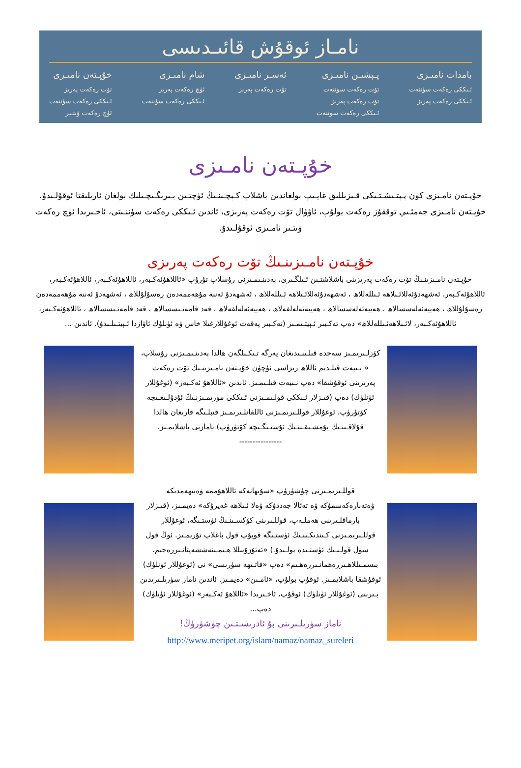نامـاز ئوقۇش قائىـدىسى
بامدات نامىـزى
ئـىككى رەكەت سۈننەت
ئـىككى رەكەت پەرىز
پـېشىـن نامىـزى
تۆت رەكەت سۈننەت
تۆت رەكەت پەرىز
ئـىككى رەكەت سۈننەت
ئەسـر نامىـزى
تۆت رەكەت پەرىز
شام نامىـزى
ئۈچ رەكەت پەرىز
ئـىككى رەكەت سۈننەت
خۇپـتەن نامىـزى
تۆت رەكەت پەرىز
ئـىككى رەكەت سۈننەت
ئۈچ رەكەت ۋىتـىر
خۇپـتەن نامـىزى
خۇپـتەن نامـىزى كۈن پـېتـىشـتـىكى قـىزىللىق غايـىپ بولغاندىن باشلاپ كـېچـىنـىڭ ئۈچتـىن بـىرىگـىچـىلىك بولغان ئارىلىقتا ئوقۇلـىدۇ. خۇپـتەن نامـىزى جەمئـىي توققۇز رەكەت بولۇپ، ئاۋۋال تۆت رەكەت پەرىزى، ئاندىن ئـىككى رەكەت سۈننـىتى، ئاخـىرىدا ئۈچ رەكەت ۋىتـىر نامـىزى ئوقۇلـىدۇ.
خۇپـتەن نامـىزىنـىڭ تۆت رەكەت پەرىزى
خۇپـتەن نامـىزىنـىڭ تۆت رەكەت پەرىزىنى باشلاشتـىن ئـىلگـىرى، بەدىنـىمـىزنى رۇسلاپ تۇرۇپ «ئاللاھۇئەكـبەر، ئاللاھۇئەكـبەر، ئاللاھۇئەكـبەر، ئاللاھۇئەكـبەر، ئەشھەدۇئەللائـىلاھە ئـىللەللاھ ، ئەشھەدۇئەللائـىلاھە ئـىللەللاھ ، ئەشھەدۇ ئەننە مۇھەممەدەن رەسۇلۇللاھ ، ئەشھەدۇ ئەننە مۇھەممەدەن رەسۇلۇللاھ ، ھەييەئەلەسسالاھ ، ھەييەئەلەسسالاھ ، ھەييەئەلەلفەلاھ ، ھەييەئەلەلفەلاھ ، قەد قامەتـىسسالاھ ، قەد قامەتـىسسالاھ ، ئاللاھۇئەكـبەر، ئاللاھۇئەكـبەر، لائـىلاھەئـىللەللاھ» دەپ تەكـبىر ئـېيتـىمـىز (تەكـبىر پەقەت ئوغۇللارغىلا خاس ۋە ئۈنلۈك ئاۋازدا ئـېيتـىلـىدۇ). ئاندىن ...
كۆزلـىرىمـىز سەجدە قىلـىنـىدىغان يەرگە تـىكـىلگەن ھالدا بەدىنـىمـىزنى رۇسلاپ، « نـىيەت قىلـدىم ئاللاھ رىزاسى ئۈچۈن خۇپـتەن نامـىزىنـىڭ تۆت رەكەت پەرىزىنى ئوقۇشقا» دەپ نـىيەت قىلـىمـىز. ئاندىن «ئاللاھۇ ئەكـبەر» (ئوغۇللار ئۈنلۈك) دەپ (قىـزلار ئـىككى قولـىمـىزنى ئـىككى مۈرىمـىزنـىڭ ئۇدۇلـىغـىچە كۆتۈرۈپ، ئوغۇللار قوللـىرىمـىزنى ئاللقانلـىرىمـىز قىبلـىگە قارىغان ھالدا قۇلاقـىنـىڭ يۇمشـىقـىنـىڭ ئۇستـىگـىچە كۆتۈرۈپ) نامازنى باشلايمـىز.
----------------
قوللـىرىمـىزنى چۈشۈرۈپ «سۇبھانەكە ئاللاھۇممە ۋەبىھەمدىكە ۋەتەبارەكەسمۇكە ۋە تەئالا جەددۇكە ۋەلا ئـىلاھە غەيرۇكە» دەيمـىز، (قىـزلار بارماقلـىرىنى ھەملـەپ، قوللـىرىنى كۆكسـىنـىڭ ئۈستـىگە، ئوغۇللار قوللـىرىمـىزنى كـىندىكـىنـىڭ ئۈستـىگە قويۇپ قول باغلاپ تۇرىمـىز. ئوڭ قول سول قولـنـىڭ ئۈستـىدە بولـىدۇ.) «ئەئۇزۇبىللا ھـىمـىنەششەيتانـىررەجىم، بىسمـىللاھـىررەھمانـىررەھـىم» دەپ «فاتـىھە سۈرىسى» نى (ئوغۇللار ئۈنلۈك) ئوقۇشقا باشلايمـىز. ئوقۇپ بولۇپ، «ئامـىن» دەيمـىز. ئاندىن ناماز سۈرىلـىرىدىن بـىرىنى (ئوغۇللار ئۈنلۈك) ئوقۇپ، ئاخـىرىدا «ئاللاھۇ ئەكـبەر» (ئوغۇللار ئۈنلۈك) دەپ...
ناماز سۈرىلـىرىنى بۇ ئادرىسـتـىن چۈشۈرۈڭ!
http://www.meripet.org/islam/namaz/namaz_sureleri